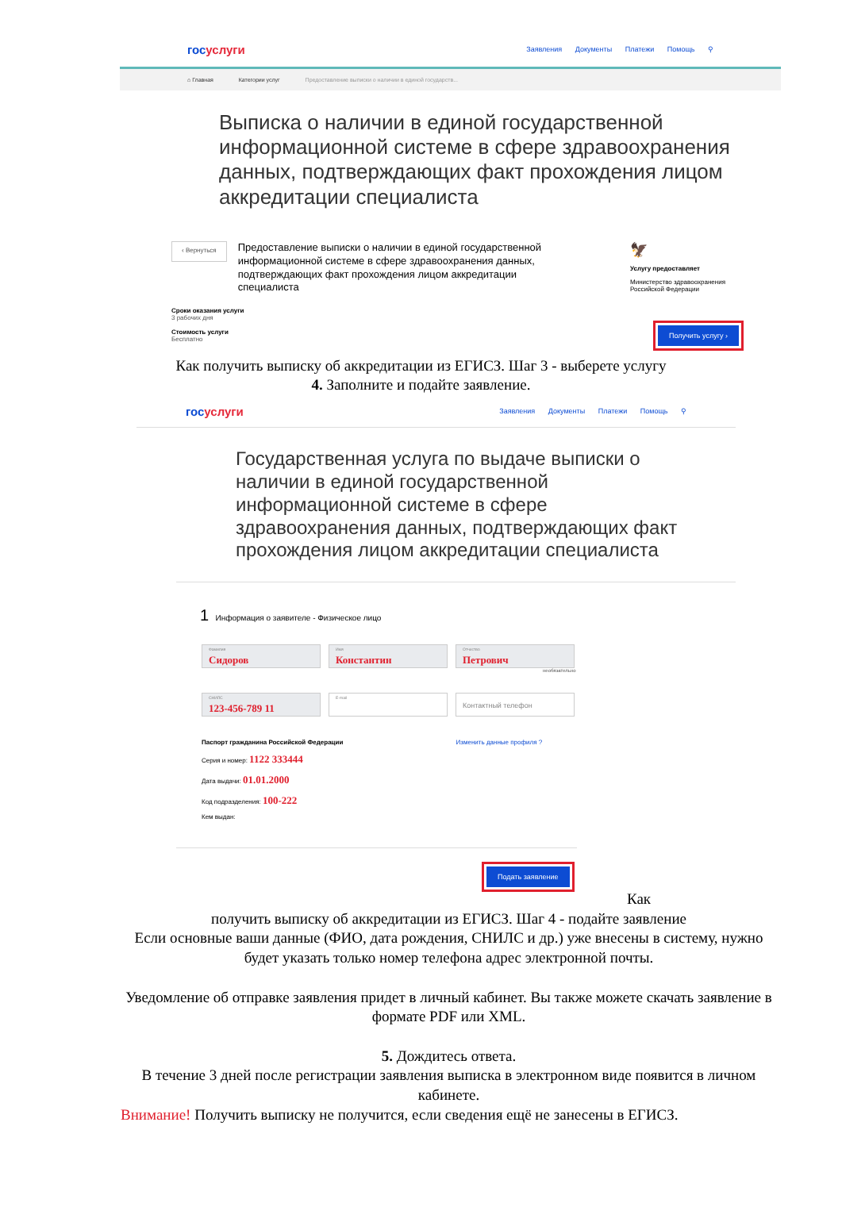госуслуги
Заявления Документы Платежи Помощь ⚲
⌂ Главная Категории услуг Предоставление выписки о наличии в единой государств...
Выписка о наличии в единой государственной информационной системе в сфере здравоохранения данных, подтверждающих факт прохождения лицом аккредитации специалиста
‹ Вернуться
Предоставление выписки о наличии в единой государственной информационной системе в сфере здравоохранения данных, подтверждающих факт прохождения лицом аккредитации специалиста
🦅
Услугу предоставляет
Министерство здравоохранения Российской Федерации
Сроки оказания услуги
3 рабочих дня
Стоимость услуги
Бесплатно
Получить услугу ›
Как получить выписку об аккредитации из ЕГИСЗ. Шаг 3 - выберете услугу
4. Заполните и подайте заявление.
госуслуги
Заявления Документы Платежи Помощь ⚲
Государственная услуга по выдаче выписки о наличии в единой государственной информационной системе в сфере здравоохранения данных, подтверждающих факт прохождения лицом аккредитации специалиста
1 Информация о заявителе - Физическое лицо
Фамилия Сидоров
Имя Константин
Отчество Петрович
необязательно
СНИЛС 123-456-789 11
E-mail
Контактный телефон
Паспорт гражданина Российской Федерации Изменить данные профиля ?
Серия и номер: 1122 333444
Дата выдачи: 01.01.2000
Код подразделения: 100-222
Кем выдан:
Подать заявление Как
получить выписку об аккредитации из ЕГИСЗ. Шаг 4 - подайте заявление
Если основные ваши данные (ФИО, дата рождения, СНИЛС и др.) уже внесены в систему, нужно будет указать только номер телефона адрес электронной почты.
Уведомление об отправке заявления придет в личный кабинет. Вы также можете скачать заявление в формате PDF или XML.
5. Дождитесь ответа.
В течение 3 дней после регистрации заявления выписка в электронном виде появится в личном кабинете.
Внимание! Получить выписку не получится, если сведения ещё не занесены в ЕГИСЗ.